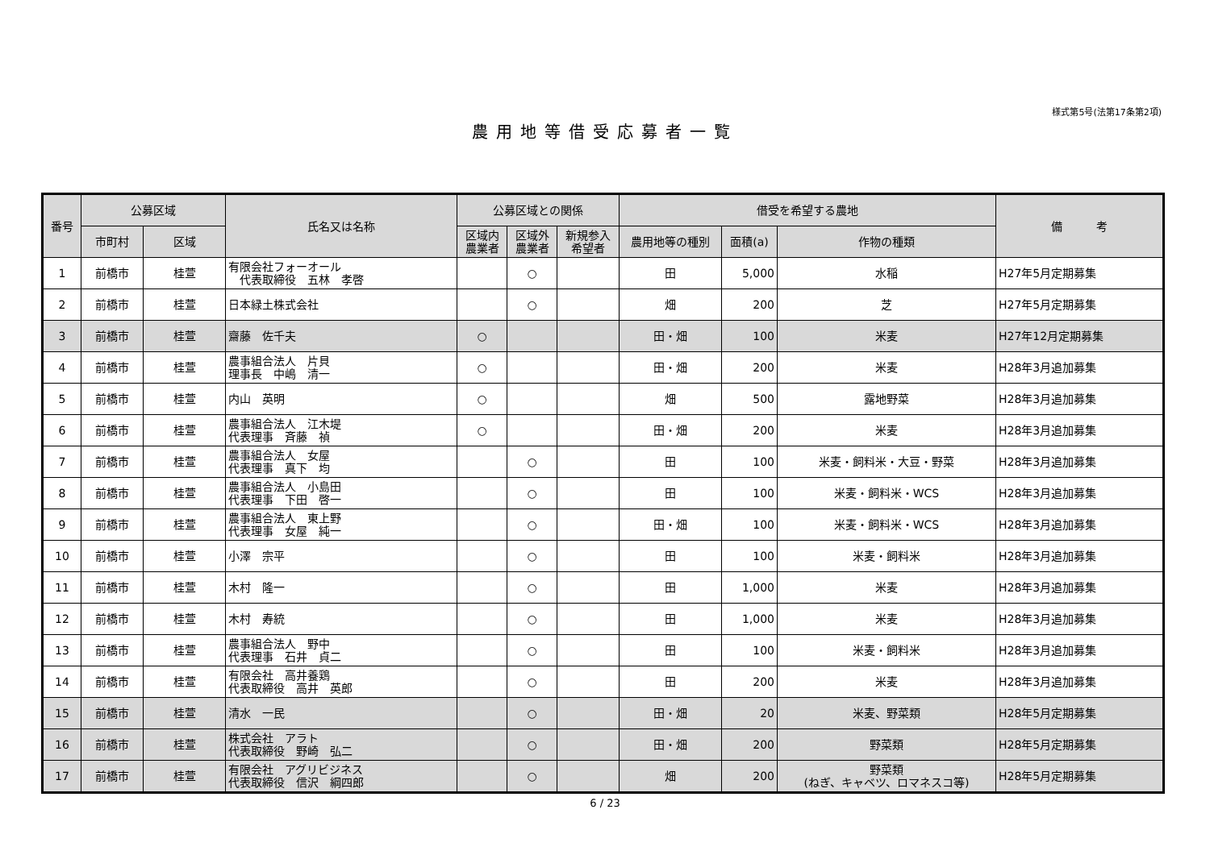様式第5号(法第17条第2項)
農用地等借受応募者一覧
| 番号 | 公募区域 | | 氏名又は名称 | 公募区域との関係 | | | 借受を希望する農地 | | | 備 考 |
| --- | --- | --- | --- | --- | --- | --- | --- | --- | --- | --- |
| | 市町村 | 区域 | | 区域内 農業者 | 区域外 農業者 | 新規参入 希望者 | 農用地等の種別 | 面積(a) | 作物の種類 | |
| 1 | 前橋市 | 桂萱 | 有限会社フォーオール 代表取締役 五林 孝啓 | | ○ | | 田 | 5,000 | 水稲 | H27年5月定期募集 |
| 2 | 前橋市 | 桂萱 | 日本緑土株式会社 | | ○ | | 畑 | 200 | 芝 | H27年5月定期募集 |
| 3 | 前橋市 | 桂萱 | 齋藤 佐千夫 | ○ | | | 田・畑 | 100 | 米麦 | H27年12月定期募集 |
| 4 | 前橋市 | 桂萱 | 農事組合法人 片貝 理事長 中嶋 清一 | ○ | | | 田・畑 | 200 | 米麦 | H28年3月追加募集 |
| 5 | 前橋市 | 桂萱 | 内山 英明 | ○ | | | 畑 | 500 | 露地野菜 | H28年3月追加募集 |
| 6 | 前橋市 | 桂萱 | 農事組合法人 江木堤 代表理事 斉藤 禎 | ○ | | | 田・畑 | 200 | 米麦 | H28年3月追加募集 |
| 7 | 前橋市 | 桂萱 | 農事組合法人 女屋 代表理事 真下 均 | | ○ | | 田 | 100 | 米麦・飼料米・大豆・野菜 | H28年3月追加募集 |
| 8 | 前橋市 | 桂萱 | 農事組合法人 小島田 代表理事 下田 啓一 | | ○ | | 田 | 100 | 米麦・飼料米・WCS | H28年3月追加募集 |
| 9 | 前橋市 | 桂萱 | 農事組合法人 東上野 代表理事 女屋 純一 | | ○ | | 田・畑 | 100 | 米麦・飼料米・WCS | H28年3月追加募集 |
| 10 | 前橋市 | 桂萱 | 小澤 宗平 | | ○ | | 田 | 100 | 米麦・飼料米 | H28年3月追加募集 |
| 11 | 前橋市 | 桂萱 | 木村 隆一 | | ○ | | 田 | 1,000 | 米麦 | H28年3月追加募集 |
| 12 | 前橋市 | 桂萱 | 木村 寿統 | | ○ | | 田 | 1,000 | 米麦 | H28年3月追加募集 |
| 13 | 前橋市 | 桂萱 | 農事組合法人 野中 代表理事 石井 貞二 | | ○ | | 田 | 100 | 米麦・飼料米 | H28年3月追加募集 |
| 14 | 前橋市 | 桂萱 | 有限会社 高井養鶏 代表取締役 高井 英郎 | | ○ | | 田 | 200 | 米麦 | H28年3月追加募集 |
| 15 | 前橋市 | 桂萱 | 清水 一民 | | ○ | | 田・畑 | 20 | 米麦、野菜類 | H28年5月定期募集 |
| 16 | 前橋市 | 桂萱 | 株式会社 アラト 代表取締役 野崎 弘二 | | ○ | | 田・畑 | 200 | 野菜類 | H28年5月定期募集 |
| 17 | 前橋市 | 桂萱 | 有限会社 アグリビジネス 代表取締役 信沢 綱四郎 | | ○ | | 畑 | 200 | 野菜類 (ねぎ、キャベツ、ロマネスコ等) | H28年5月定期募集 |
6 / 23